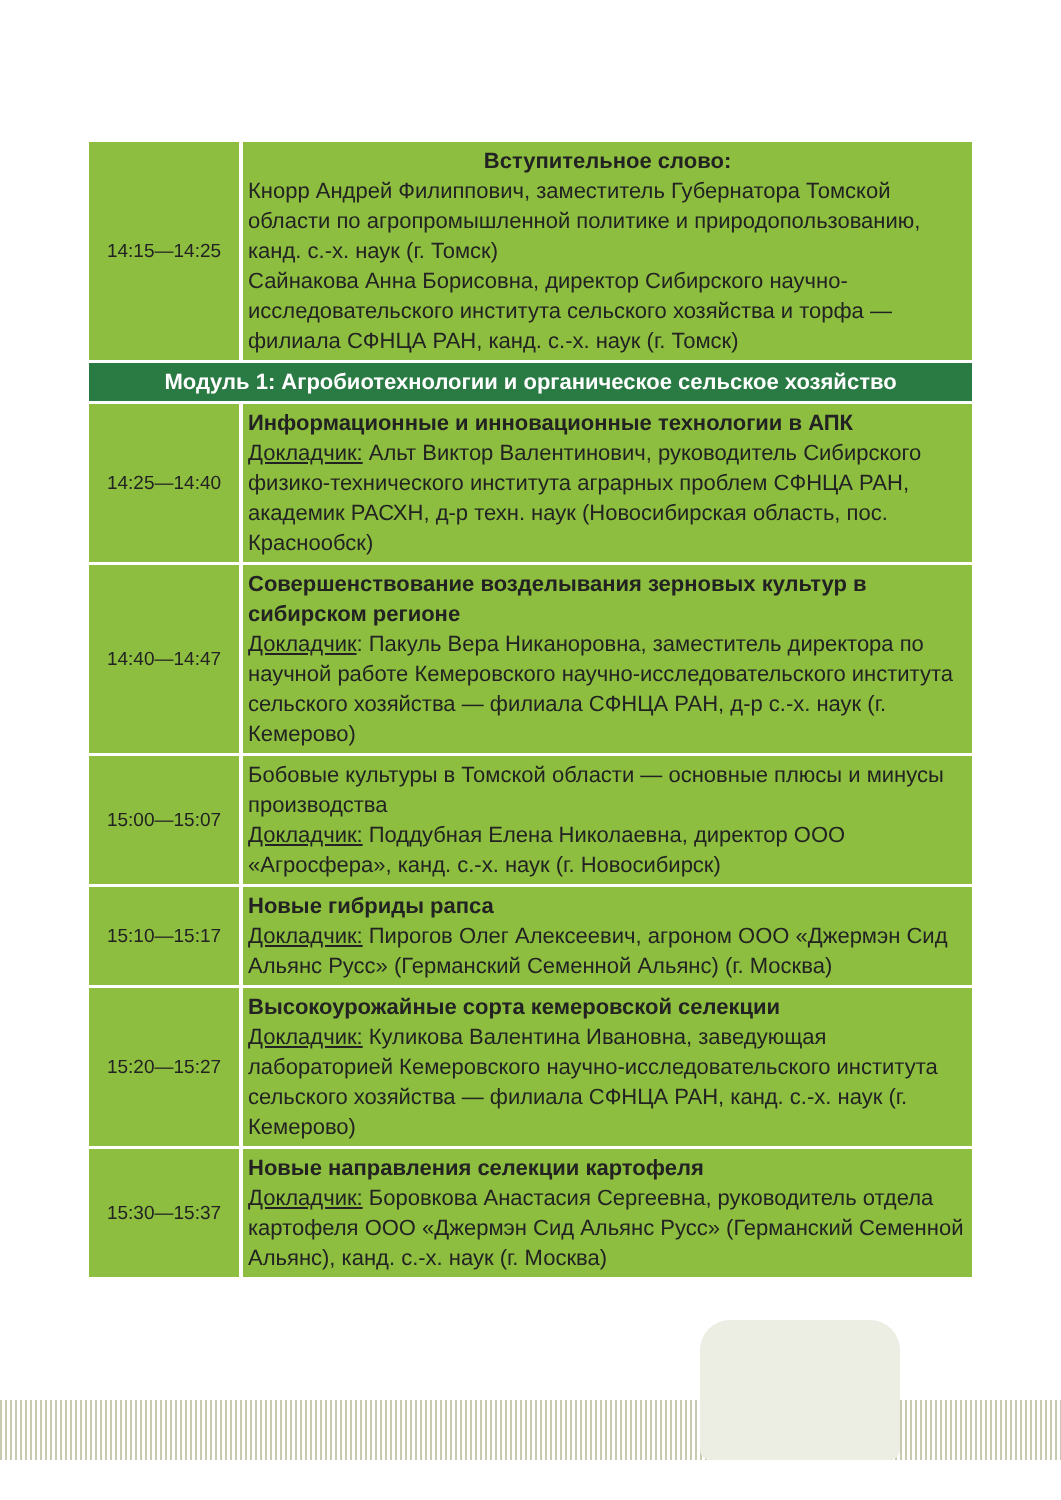| 14:15—14:25 | Вступительное слово: Кнорр Андрей Филиппович, заместитель Губернатора Томской области по агропромышленной политике и природопользованию, канд. с.-х. наук (г. Томск) Сайнакова Анна Борисовна, директор Сибирского научно-исследовательского института сельского хозяйства и торфа — филиала СФНЦА РАН, канд. с.-х. наук (г. Томск) |
| Модуль 1: Агробиотехнологии и органическое сельское хозяйство | |
| 14:25—14:40 | Информационные и инновационные технологии в АПК Докладчик: Альт Виктор Валентинович, руководитель Сибирского физико-технического института аграрных проблем СФНЦА РАН, академик РАСХН, д-р техн. наук (Новосибирская область, пос. Краснообск) |
| 14:40—14:47 | Совершенствование возделывания зерновых культур в сибирском регионе Докладчик : Пакуль Вера Никаноровна, заместитель директора по научной работе Кемеровского научно-исследовательского института сельского хозяйства — филиала СФНЦА РАН, д-р с.-х. наук (г. Кемерово) |
| 15:00—15:07 | Бобовые культуры в Томской области — основные плюсы и минусы производства Докладчик: Поддубная Елена Николаевна, директор ООО «Агросфера», канд. с.-х. наук (г. Новосибирск) |
| 15:10—15:17 | Новые гибриды рапса Докладчик: Пирогов Олег Алексеевич, агроном ООО «Джермэн Сид Альянс Русс» (Германский Семенной Альянс) (г. Москва) |
| 15:20—15:27 | Высокоурожайные сорта кемеровской селекции Докладчик: Куликова Валентина Ивановна, заведующая лабораторией Кемеровского научно-исследовательского института сельского хозяйства — филиала СФНЦА РАН, канд. с.-х. наук (г. Кемерово) |
| 15:30—15:37 | Новые направления селекции картофеля Докладчик: Боровкова Анастасия Сергеевна, руководитель отдела картофеля ООО «Джермэн Сид Альянс Русс» (Германский Семенной Альянс), канд. с.-х. наук (г. Москва) |